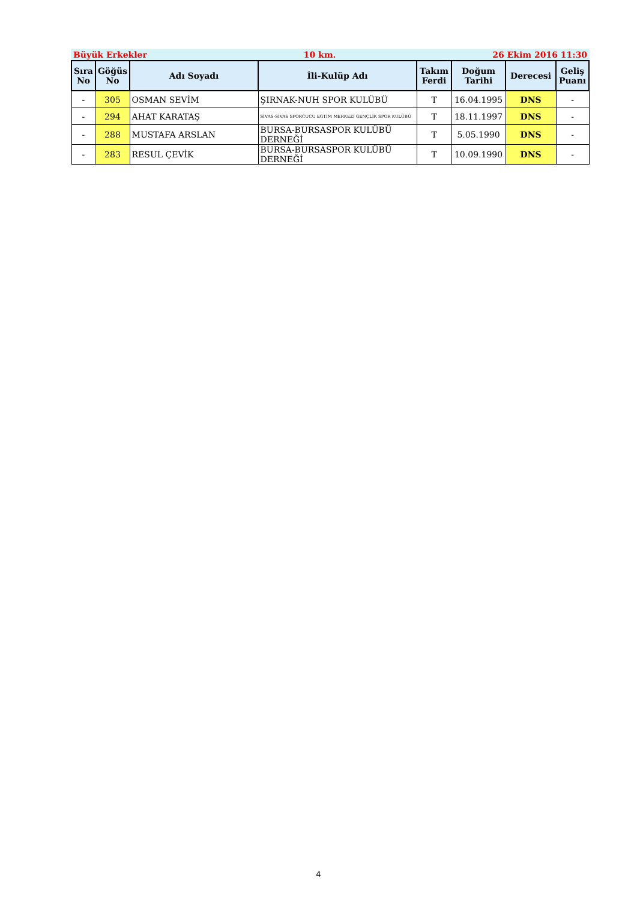Büyük Erkekler 10 km. 26 Ekim 2016 11:30
| Sıra No | Göğüs No | Adı Soyadı | İli-Kulüp Adı | Takım Ferdi | Doğum Tarihi | Derecesi | Geliş Puanı |
| --- | --- | --- | --- | --- | --- | --- | --- |
| - | 305 | OSMAN SEVİM | ŞIRNAK-NUH SPOR KULÜBÜ | T | 16.04.1995 | DNS | - |
| - | 294 | AHAT KARATAŞ | SİVAS-SİVAS SPORCUCU EGTİM MERKEZİ GENÇLİK SPOR KULÜBÜ | T | 18.11.1997 | DNS | - |
| - | 288 | MUSTAFA ARSLAN | BURSA-BURSASPOR KULÜBÜ DERNEĞİ | T | 5.05.1990 | DNS | - |
| - | 283 | RESUL ÇEVİK | BURSA-BURSASPOR KULÜBÜ DERNEĞİ | T | 10.09.1990 | DNS | - |
4